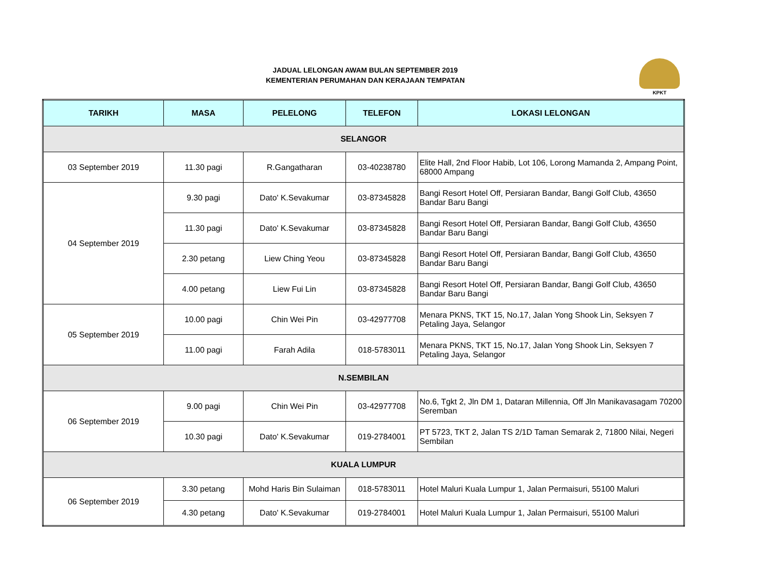JADUAL LELONGAN AWAM BULAN SEPTEMBER 2019
KEMENTERIAN PERUMAHAN DAN KERAJAAN TEMPATAN
KPKT
| TARIKH | MASA | PELELONG | TELEFON | LOKASI LELONGAN |
| --- | --- | --- | --- | --- |
| SELANGOR | | | | |
| 03 September 2019 | 11.30 pagi | R.Gangatharan | 03-40238780 | Elite Hall, 2nd Floor Habib, Lot 106, Lorong Mamanda 2, Ampang Point, 68000 Ampang |
| 04 September 2019 | 9.30 pagi | Dato' K.Sevakumar | 03-87345828 | Bangi Resort Hotel Off, Persiaran Bandar, Bangi Golf Club, 43650 Bandar Baru Bangi |
| | 11.30 pagi | Dato' K.Sevakumar | 03-87345828 | Bangi Resort Hotel Off, Persiaran Bandar, Bangi Golf Club, 43650 Bandar Baru Bangi |
| | 2.30 petang | Liew Ching Yeou | 03-87345828 | Bangi Resort Hotel Off, Persiaran Bandar, Bangi Golf Club, 43650 Bandar Baru Bangi |
| | 4.00 petang | Liew Fui Lin | 03-87345828 | Bangi Resort Hotel Off, Persiaran Bandar, Bangi Golf Club, 43650 Bandar Baru Bangi |
| 05 September 2019 | 10.00 pagi | Chin Wei Pin | 03-42977708 | Menara PKNS, TKT 15, No.17, Jalan Yong Shook Lin, Seksyen 7 Petaling Jaya, Selangor |
| | 11.00 pagi | Farah Adila | 018-5783011 | Menara PKNS, TKT 15, No.17, Jalan Yong Shook Lin, Seksyen 7 Petaling Jaya, Selangor |
| N.SEMBILAN | | | | |
| 06 September 2019 | 9.00 pagi | Chin Wei Pin | 03-42977708 | No.6, Tgkt 2, Jln DM 1, Dataran Millennia, Off Jln Manikavasagam 70200 Seremban |
| | 10.30 pagi | Dato' K.Sevakumar | 019-2784001 | PT 5723, TKT 2, Jalan TS 2/1D Taman Semarak 2, 71800 Nilai, Negeri Sembilan |
| KUALA LUMPUR | | | | |
| 06 September 2019 | 3.30 petang | Mohd Haris Bin Sulaiman | 018-5783011 | Hotel Maluri Kuala Lumpur 1, Jalan Permaisuri, 55100 Maluri |
| | 4.30 petang | Dato' K.Sevakumar | 019-2784001 | Hotel Maluri Kuala Lumpur 1, Jalan Permaisuri, 55100 Maluri |